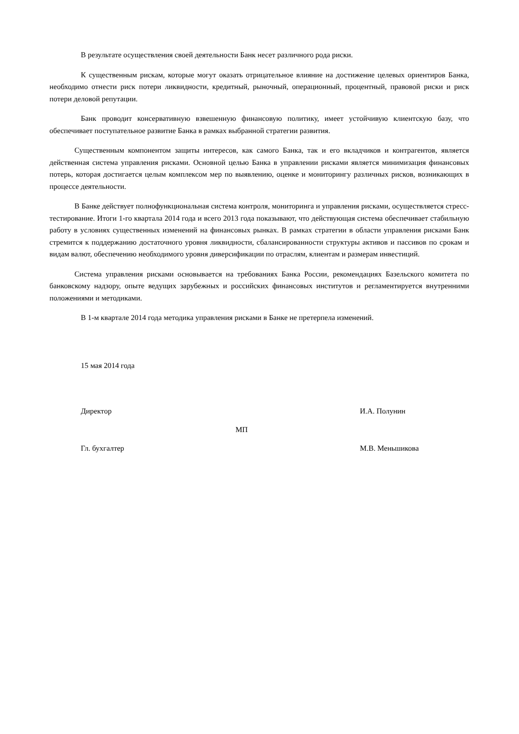В результате осуществления своей деятельности Банк несет различного рода риски.
К существенным рискам, которые могут оказать отрицательное влияние на достижение целевых ориентиров Банка, необходимо отнести риск потери ликвидности, кредитный, рыночный, операционный, процентный, правовой риски и риск потери деловой репутации.
Банк проводит консервативную взвешенную финансовую политику, имеет устойчивую клиентскую базу, что обеспечивает поступательное развитие Банка в рамках выбранной стратегии развития.
Существенным компонентом защиты интересов, как самого Банка, так и его вкладчиков и контрагентов, является действенная система управления рисками. Основной целью Банка в управлении рисками является минимизация финансовых потерь, которая достигается целым комплексом мер по выявлению, оценке и мониторингу различных рисков, возникающих в процессе деятельности.
В Банке действует полнофункциональная система контроля, мониторинга и управления рисками, осуществляется стресс-тестирование. Итоги 1-го квартала 2014 года и всего 2013 года показывают, что действующая система обеспечивает стабильную работу в условиях существенных изменений на финансовых рынках. В рамках стратегии в области управления рисками Банк стремится к поддержанию достаточного уровня ликвидности, сбалансированности структуры активов и пассивов по срокам и видам валют, обеспечению необходимого уровня диверсификации по отраслям, клиентам и размерам инвестиций.
Система управления рисками основывается на требованиях Банка России, рекомендациях Базельского комитета по банковскому надзору, опыте ведущих зарубежных и российских финансовых институтов и регламентируется внутренними положениями и методиками.
В 1-м квартале 2014 года методика управления рисками в Банке не претерпела изменений.
15 мая 2014 года
Директор И.А. Полунин
МП
Гл. бухгалтер М.В. Меньшикова